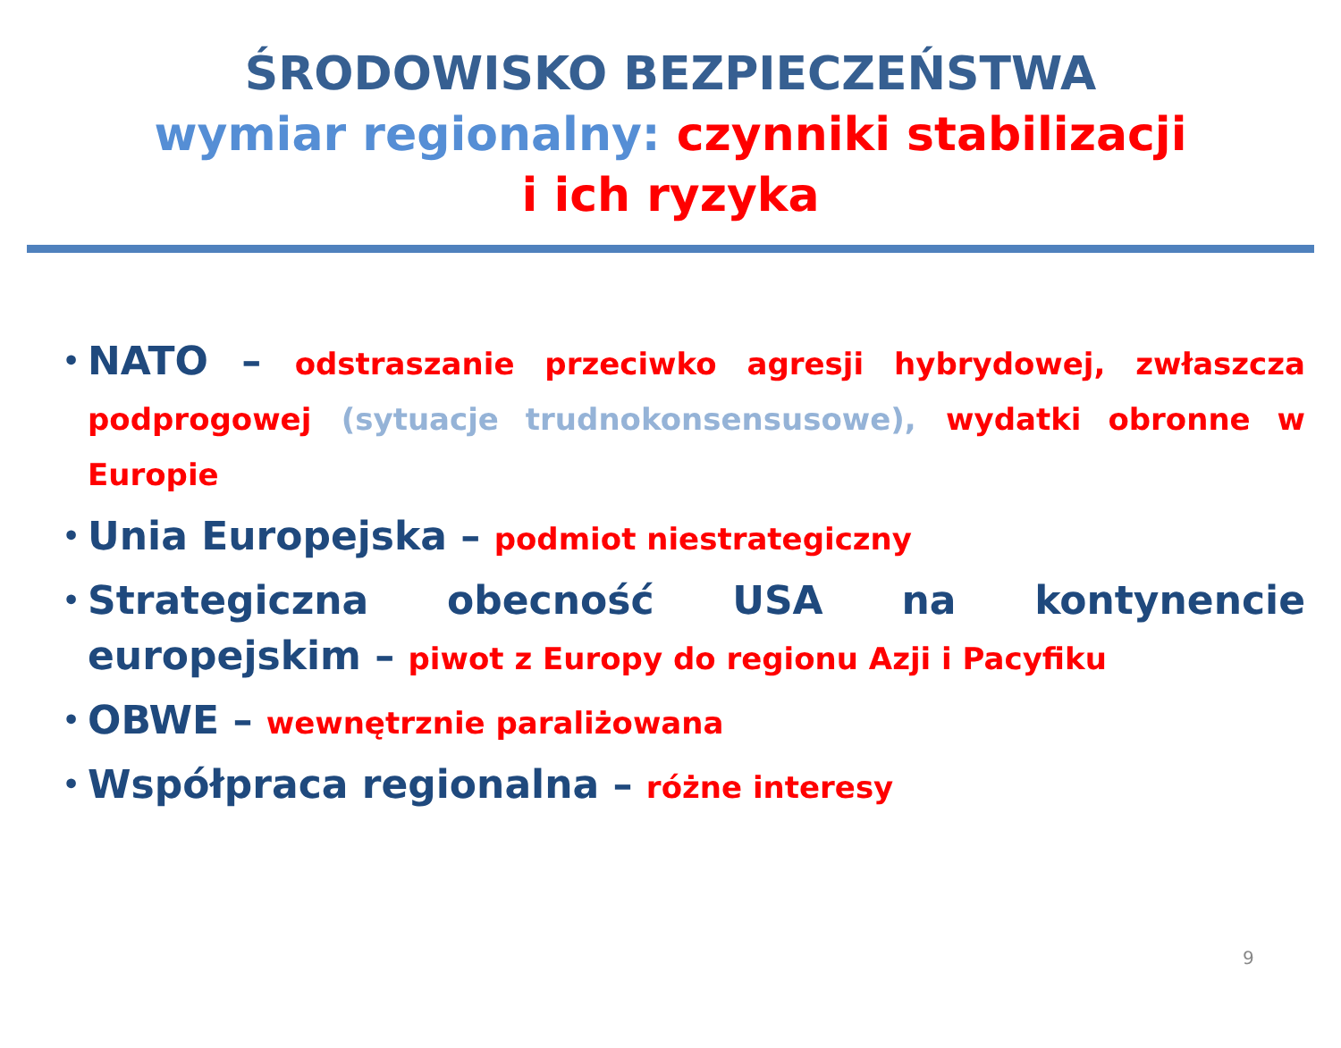ŚRODOWISKO BEZPIECZEŃSTWA
wymiar regionalny: czynniki stabilizacji
i ich ryzyka
• NATO – odstraszanie przeciwko agresji hybrydowej, zwłaszcza podprogowej (sytuacje trudnokonsensusowe), wydatki obronne w Europie
• Unia Europejska – podmiot niestrategiczny
• Strategiczna obecność USA na kontynencie europejskim – piwot z Europy do regionu Azji i Pacyfiku
• OBWE – wewnętrznie paraliżowana
• Współpraca regionalna – różne interesy
9